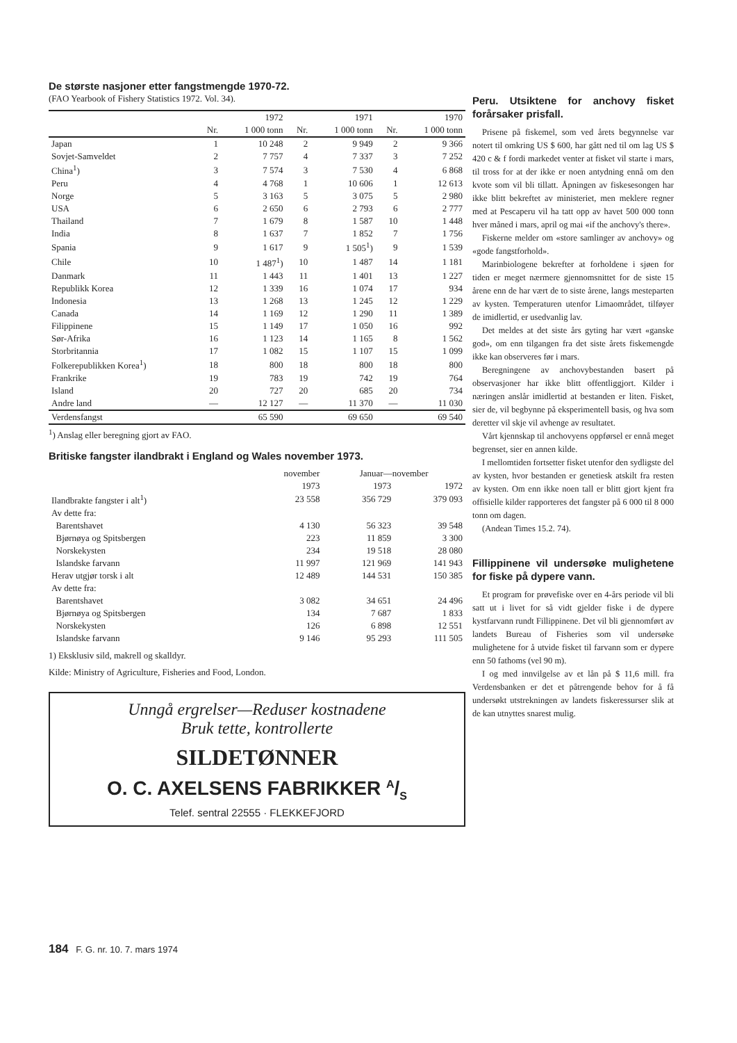De største nasjoner etter fangstmengde 1970-72.
(FAO Yearbook of Fishery Statistics 1972. Vol. 34).
| | | 1972 | | 1971 | | 1970 |
| --- | --- | --- | --- | --- | --- | --- |
| | Nr. | 1 000 tonn | Nr. | 1 000 tonn | Nr. | 1 000 tonn |
| Japan | 1 | 10 248 | 2 | 9 949 | 2 | 9 366 |
| Sovjet-Samveldet | 2 | 7 757 | 4 | 7 337 | 3 | 7 252 |
| China<sup>1</sup>) | 3 | 7 574 | 3 | 7 530 | 4 | 6 868 |
| Peru | 4 | 4 768 | 1 | 10 606 | 1 | 12 613 |
| Norge | 5 | 3 163 | 5 | 3 075 | 5 | 2 980 |
| USA | 6 | 2 650 | 6 | 2 793 | 6 | 2 777 |
| Thailand | 7 | 1 679 | 8 | 1 587 | 10 | 1 448 |
| India | 8 | 1 637 | 7 | 1 852 | 7 | 1 756 |
| Spania | 9 | 1 617 | 9 | 1 505<sup>1</sup>) | 9 | 1 539 |
| Chile | 10 | 1 487<sup>1</sup>) | 10 | 1 487 | 14 | 1 181 |
| Danmark | 11 | 1 443 | 11 | 1 401 | 13 | 1 227 |
| Republikk Korea | 12 | 1 339 | 16 | 1 074 | 17 | 934 |
| Indonesia | 13 | 1 268 | 13 | 1 245 | 12 | 1 229 |
| Canada | 14 | 1 169 | 12 | 1 290 | 11 | 1 389 |
| Filippinene | 15 | 1 149 | 17 | 1 050 | 16 | 992 |
| Sør-Afrika | 16 | 1 123 | 14 | 1 165 | 8 | 1 562 |
| Storbritannia | 17 | 1 082 | 15 | 1 107 | 15 | 1 099 |
| Folkerepublikken Korea<sup>1</sup>) | 18 | 800 | 18 | 800 | 18 | 800 |
| Frankrike | 19 | 783 | 19 | 742 | 19 | 764 |
| Island | 20 | 727 | 20 | 685 | 20 | 734 |
| Andre land | — | 12 127 | — | 11 370 | — | 11 030 |
| Verdensfangst | | 65 590 | | 69 650 | | 69 540 |
<sup>1</sup>) Anslag eller beregning gjort av FAO.
Britiske fangster ilandbrakt i England og Wales november 1973.
| | november | Januar—november | |
| --- | --- | --- | --- |
| | 1973 | 1973 | 1972 |
| Ilandbrakte fangster i alt<sup>1</sup>) | 23 558 | 356 729 | 379 093 |
| Av dette fra: | | | |
| Barentshavet | 4 130 | 56 323 | 39 548 |
| Bjørnøya og Spitsbergen | 223 | 11 859 | 3 300 |
| Norskekysten | 234 | 19 518 | 28 080 |
| Islandske farvann | 11 997 | 121 969 | 141 943 |
| Herav utgjør torsk i alt | 12 489 | 144 531 | 150 385 |
| Av dette fra: | | | |
| Barentshavet | 3 082 | 34 651 | 24 496 |
| Bjørnøya og Spitsbergen | 134 | 7 687 | 1 833 |
| Norskekysten | 126 | 6 898 | 12 551 |
| Islandske farvann | 9 146 | 95 293 | 111 505 |
1) Eksklusiv sild, makrell og skalldyr.
Kilde: Ministry of Agriculture, Fisheries and Food, London.
Unngå ergrelser—Reduser kostnadene
Bruk tette, kontrollerte
SILDETØNNER
O. C. AXELSENS FABRIKKER A/S
Telef. sentral 22555 · FLEKKEFJORD
Peru. Utsiktene for anchovy fisket forårsaker prisfall.
Prisene på fiskemel, som ved årets begynnelse var notert til omkring US $ 600, har gått ned til om lag US $ 420 c & f fordi markedet venter at fisket vil starte i mars, til tross for at der ikke er noen antydning ennå om den kvote som vil bli tillatt. Åpningen av fiskesesongen har ikke blitt bekreftet av ministeriet, men meklere regner med at Pescaperu vil ha tatt opp av havet 500 000 tonn hver måned i mars, april og mai «if the anchovy's there».
Fiskerne melder om «store samlinger av anchovy» og «gode fangstforhold».
Marinbiologene bekrefter at forholdene i sjøen for tiden er meget nærmere gjennomsnittet for de siste 15 årene enn de har vært de to siste årene, langs mesteparten av kysten. Temperaturen utenfor Limaområdet, tilføyer de imidlertid, er usedvanlig lav.
Det meldes at det siste års gyting har vært «ganske god», om enn tilgangen fra det siste årets fiskemengde ikke kan observeres før i mars.
Beregningene av anchovybestanden basert på observasjoner har ikke blitt offentliggjort. Kilder i næringen anslår imidlertid at bestanden er liten. Fisket, sier de, vil begbynne på eksperimentell basis, og hva som deretter vil skje vil avhenge av resultatet.
Vårt kjennskap til anchovyens oppførsel er ennå meget begrenset, sier en annen kilde.
I mellomtiden fortsetter fisket utenfor den sydligste del av kysten, hvor bestanden er genetiesk atskilt fra resten av kysten. Om enn ikke noen tall er blitt gjort kjent fra offisielle kilder rapporteres det fangster på 6 000 til 8 000 tonn om dagen.
(Andean Times 15.2. 74).
Fillippinene vil undersøke mulighetene for fiske på dypere vann.
Et program for prøvefiske over en 4-års periode vil bli satt ut i livet for så vidt gjelder fiske i de dypere kystfarvann rundt Fillippinene. Det vil bli gjennomført av landets Bureau of Fisheries som vil undersøke mulighetene for å utvide fisket til farvann som er dypere enn 50 fathoms (vel 90 m).
I og med innvilgelse av et lån på $ 11,6 mill. fra Verdensbanken er det et påtrengende behov for å få undersøkt utstrekningen av landets fiskeressurser slik at de kan utnyttes snarest mulig.
184 F. G. nr. 10. 7. mars 1974